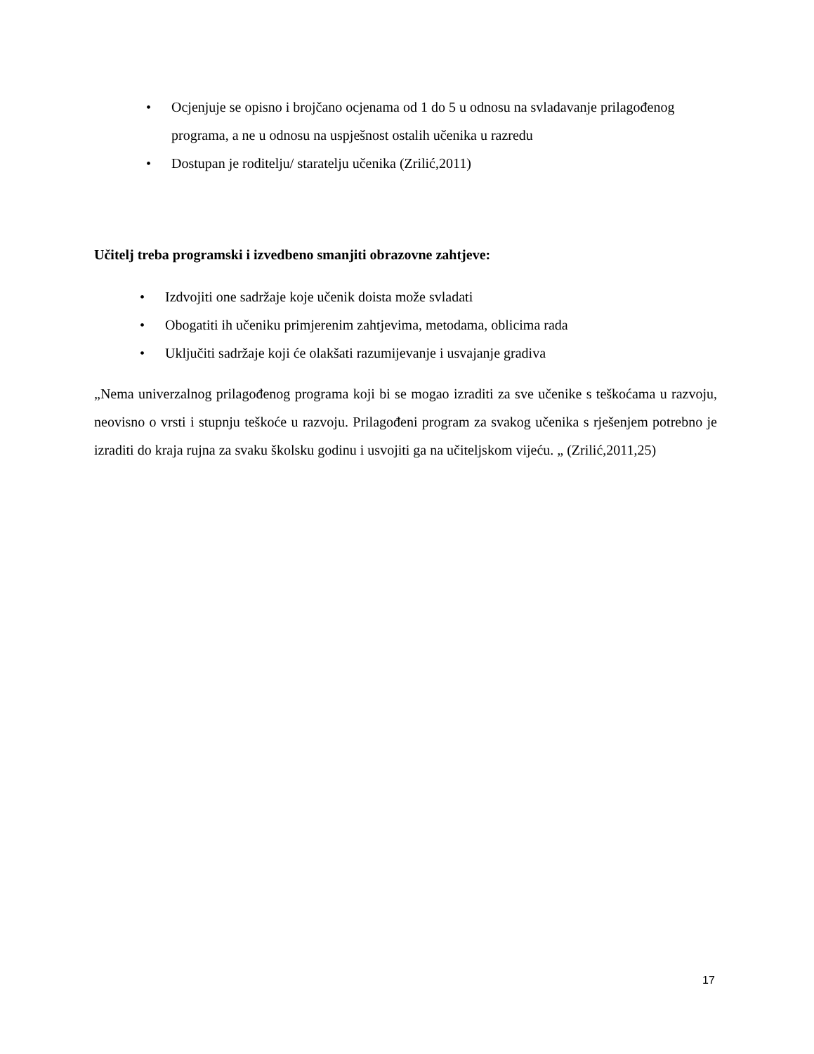• Ocjenjuje se opisno i brojčano ocjenama od 1 do 5 u odnosu na svladavanje prilagođenog programa, a ne u odnosu na uspješnost ostalih učenika u razredu
• Dostupan je roditelju/ staratelju učenika (Zrilić,2011)
Učitelj treba programski i izvedbeno smanjiti obrazovne zahtjeve:
• Izdvojiti one sadržaje koje učenik doista može svladati
• Obogatiti ih učeniku primjerenim zahtjevima, metodama, oblicima rada
• Uključiti sadržaje koji će olakšati razumijevanje i usvajanje gradiva
„Nema univerzalnog prilagođenog programa koji bi se mogao izraditi za sve učenike s teškoćama u razvoju, neovisno o vrsti i stupnju teškoće u razvoju. Prilagođeni program za svakog učenika s rješenjem potrebno je izraditi do kraja rujna za svaku školsku godinu i usvojiti ga na učiteljskom vijeću. „ (Zrilić,2011,25)
17